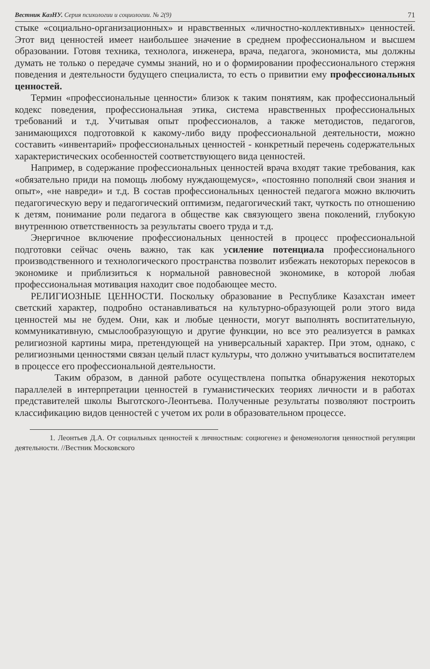Вестник КазНУ. Серия психологии и социологии. № 2(9) 71
стыке «социально-организационных» и нравственных «личностно-коллективных» ценностей. Этот вид ценностей имеет наибольшее значение в среднем профессиональном и высшем образовании. Готовя техника, технолога, инженера, врача, педагога, экономиста, мы должны думать не только о передаче суммы знаний, но и о формировании профессионального стержня поведения и деятельности будущего специалиста, то есть о привитии ему профессиональных ценностей.
Термин «профессиональные ценности» близок к таким понятиям, как профессиональный кодекс поведения, профессиональная этика, система нравственных профессиональных требований и т.д. Учитывая опыт профессионалов, а также методистов, педагогов, занимающихся подготовкой к какому-либо виду профессиональной деятельности, можно составить «инвентарий» профессиональных ценностей - конкретный перечень содержательных характеристических особенностей соответствующего вида ценностей.
Например, в содержание профессиональных ценностей врача входят такие требования, как «обязательно приди на помощь любому нуждающемуся», «постоянно пополняй свои знания и опыт», «не навреди» и т.д. В состав профессиональных ценностей педагога можно включить педагогическую веру и педагогический оптимизм, педагогический такт, чуткость по отношению к детям, понимание роли педагога в обществе как связующего звена поколений, глубокую внутреннюю ответственность за результаты своего труда и т.д.
Энергичное включение профессиональных ценностей в процесс профессиональной подготовки сейчас очень важно, так как усиление потенциала профессионального производственного и технологического пространства позволит избежать некоторых перекосов в экономике и приблизиться к нормальной равновесной экономике, в которой любая профессиональная мотивация находит свое подобающее место.
РЕЛИГИОЗНЫЕ ЦЕННОСТИ. Поскольку образование в Республике Казахстан имеет светский характер, подробно останавливаться на культурно-образующей роли этого вида ценностей мы не будем. Они, как и любые ценности, могут выполнять воспитательную, коммуникативную, смыслообразующую и другие функции, но все это реализуется в рамках религиозной картины мира, претендующей на универсальный характер. При этом, однако, с религиозными ценностями связан целый пласт культуры, что должно учитываться воспитателем в процессе его профессиональной деятельности.
Таким образом, в данной работе осуществлена попытка обнаружения некоторых параллелей в интерпретации ценностей в гуманистических теориях личности и в работах представителей школы Выготского-Леонтьева. Полученные результаты позволяют построить классификацию видов ценностей с учетом их роли в образовательном процессе.
1. Леонтьев Д.А. От социальных ценностей к личностным: социогенез и феноменология ценностной регуляции деятельности. //Вестник Московского